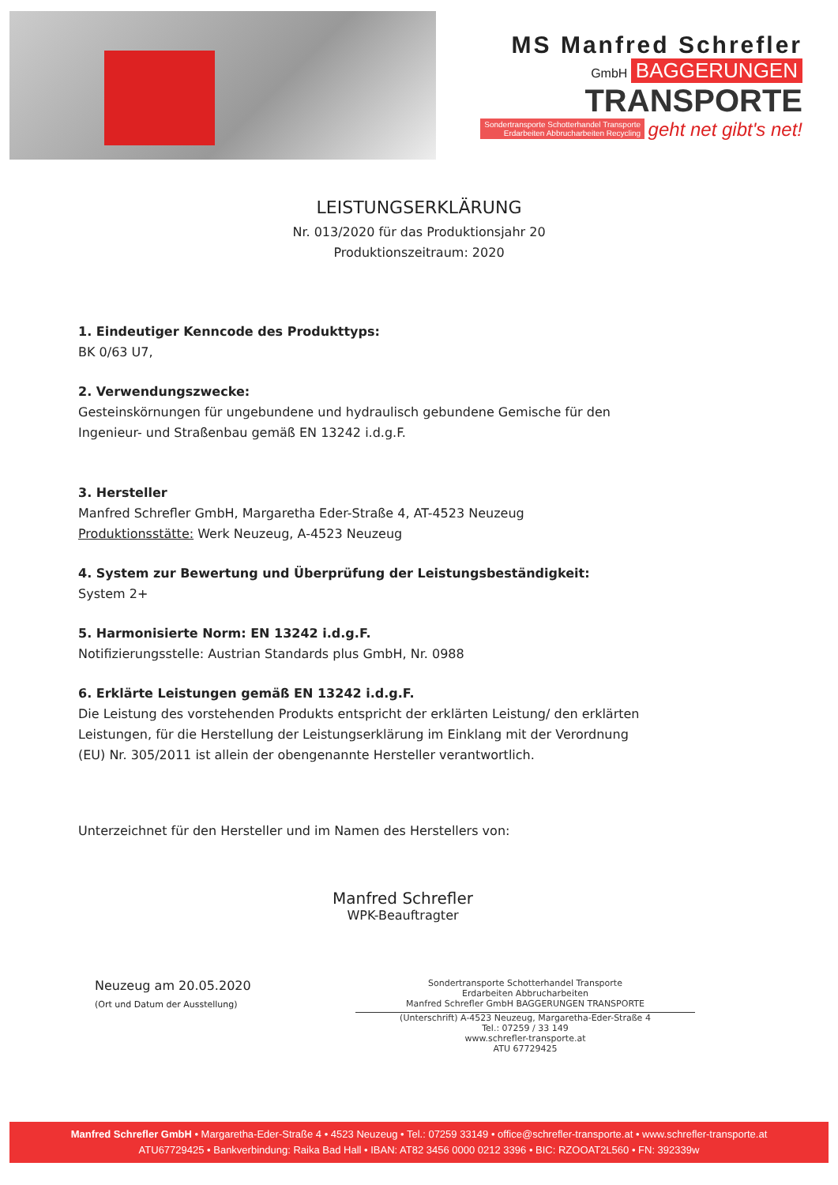MS Manfred Schrefler
GmbH BAGGERUNGEN
TRANSPORTE
Sondertransporte Schotterhandel Transporte
Erdarbeiten Abbrucharbeiten Recycling geht net gibt's net!
LEISTUNGSERKLÄRUNG
Nr. 013/2020 für das Produktionsjahr 20
Produktionszeitraum: 2020
1. Eindeutiger Kenncode des Produkttyps:
BK 0/63 U7,
2. Verwendungszwecke:
Gesteinskörnungen für ungebundene und hydraulisch gebundene Gemische für den Ingenieur- und Straßenbau gemäß EN 13242 i.d.g.F.
3. Hersteller
Manfred Schrefler GmbH, Margaretha Eder-Straße 4, AT-4523 Neuzeug
Produktionsstätte: Werk Neuzeug, A-4523 Neuzeug
4. System zur Bewertung und Überprüfung der Leistungsbeständigkeit:
System 2+
5. Harmonisierte Norm: EN 13242 i.d.g.F.
Notifizierungsstelle: Austrian Standards plus GmbH, Nr. 0988
6. Erklärte Leistungen gemäß EN 13242 i.d.g.F.
Die Leistung des vorstehenden Produkts entspricht der erklärten Leistung/ den erklärten Leistungen, für die Herstellung der Leistungserklärung im Einklang mit der Verordnung (EU) Nr. 305/2011 ist allein der obengenannte Hersteller verantwortlich.
Unterzeichnet für den Hersteller und im Namen des Herstellers von:
Manfred Schrefler
WPK-Beauftragter
Neuzeug am 20.05.2020
(Ort und Datum der Ausstellung)
Sondertransporte Schotterhandel Transporte
Erdarbeiten Abbrucharbeiten
Manfred Schrefler GmbH BAGGERUNGEN TRANSPORTE
(Unterschrift) A-4523 Neuzeug, Margaretha-Eder-Straße 4
Tel.: 07259 / 33 149
www.schrefler-transporte.at
ATU 67729425
Manfred Schrefler GmbH • Margaretha-Eder-Straße 4 • 4523 Neuzeug • Tel.: 07259 33149 • office@schrefler-transporte.at • www.schrefler-transporte.at
ATU67729425 • Bankverbindung: Raika Bad Hall • IBAN: AT82 3456 0000 0212 3396 • BIC: RZOOAT2L560 • FN: 392339w